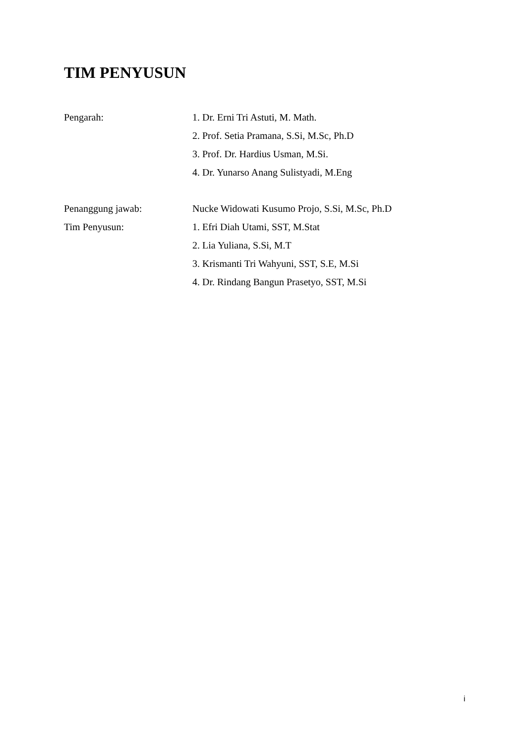TIM PENYUSUN
Pengarah:
1. Dr. Erni Tri Astuti, M. Math.
2. Prof. Setia Pramana, S.Si, M.Sc, Ph.D
3. Prof. Dr. Hardius Usman, M.Si.
4. Dr. Yunarso Anang Sulistyadi, M.Eng
Penanggung jawab:
Nucke Widowati Kusumo Projo, S.Si, M.Sc, Ph.D
Tim Penyusun:
1. Efri Diah Utami, SST, M.Stat
2. Lia Yuliana, S.Si, M.T
3. Krismanti Tri Wahyuni, SST, S.E, M.Si
4. Dr. Rindang Bangun Prasetyo, SST, M.Si
i